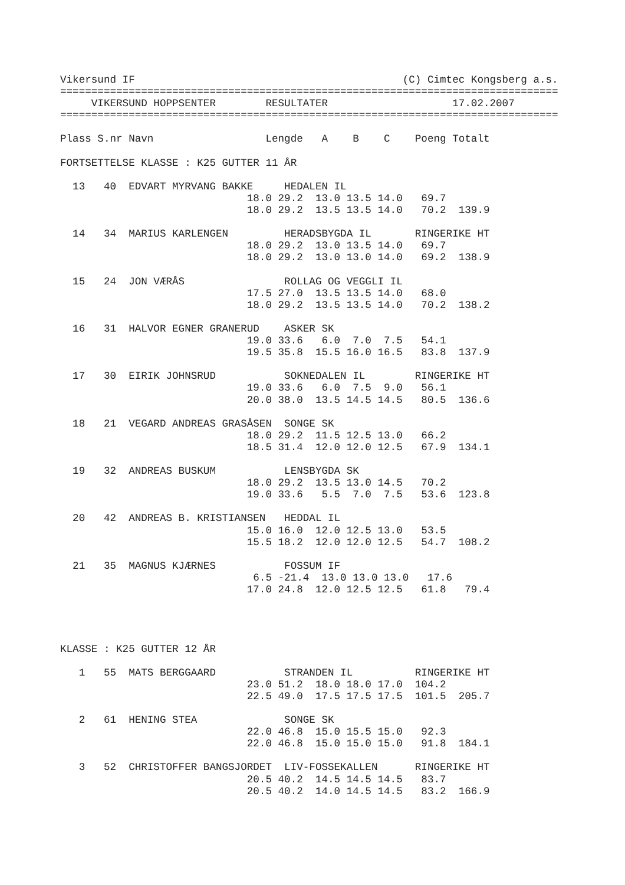Vikersund IF                                           (C) Cimtec Kongsberg a.s.
================================================================================
     VIKERSUND HOPPSENTER        RESULTATER                    17.02.2007
================================================================================

Plass S.nr Navn                  Lengde   A    B    C    Poeng Totalt

FORTSETTELSE KLASSE : K25 GUTTER 11 ÅR

  13   40  EDVART MYRVANG BAKKE     HEDALEN IL
                              18.0 29.2  13.0 13.5 14.0   69.7
                              18.0 29.2  13.5 13.5 14.0   70.2  139.9

  14   34  MARIUS KARLENGEN         HERADSBYGDA IL       RINGERIKE HT
                              18.0 29.2  13.0 13.5 14.0   69.7
                              18.0 29.2  13.0 13.0 14.0   69.2  138.9

  15   24  JON VÆRÅS                ROLLAG OG VEGGLI IL
                              17.5 27.0  13.5 13.5 14.0   68.0
                              18.0 29.2  13.5 13.5 14.0   70.2  138.2

  16   31  HALVOR EGNER GRANERUD    ASKER SK
                              19.0 33.6   6.0  7.0  7.5   54.1
                              19.5 35.8  15.5 16.0 16.5   83.8  137.9

  17   30  EIRIK JOHNSRUD           SOKNEDALEN IL        RINGERIKE HT
                              19.0 33.6   6.0  7.5  9.0   56.1
                              20.0 38.0  13.5 14.5 14.5   80.5  136.6

  18   21  VEGARD ANDREAS GRASÅSEN  SONGE SK
                              18.0 29.2  11.5 12.5 13.0   66.2
                              18.5 31.4  12.0 12.0 12.5   67.9  134.1

  19   32  ANDREAS BUSKUM           LENSBYGDA SK
                              18.0 29.2  13.5 13.0 14.5   70.2
                              19.0 33.6   5.5  7.0  7.5   53.6  123.8

  20   42  ANDREAS B. KRISTIANSEN   HEDDAL IL
                              15.0 16.0  12.0 12.5 13.0   53.5
                              15.5 18.2  12.0 12.0 12.5   54.7  108.2

  21   35  MAGNUS KJÆRNES           FOSSUM IF
                               6.5 -21.4  13.0 13.0 13.0   17.6
                              17.0 24.8  12.0 12.5 12.5   61.8   79.4




KLASSE : K25 GUTTER 12 ÅR

   1   55  MATS BERGGAARD           STRANDEN IL          RINGERIKE HT
                              23.0 51.2  18.0 18.0 17.0  104.2
                              22.5 49.0  17.5 17.5 17.5  101.5  205.7

   2   61  HENING STEA              SONGE SK
                              22.0 46.8  15.0 15.5 15.0   92.3
                              22.0 46.8  15.0 15.0 15.0   91.8  184.1

   3   52  CHRISTOFFER BANGSJORDET  LIV-FOSSEKALLEN      RINGERIKE HT
                              20.5 40.2  14.5 14.5 14.5   83.7
                              20.5 40.2  14.0 14.5 14.5   83.2  166.9